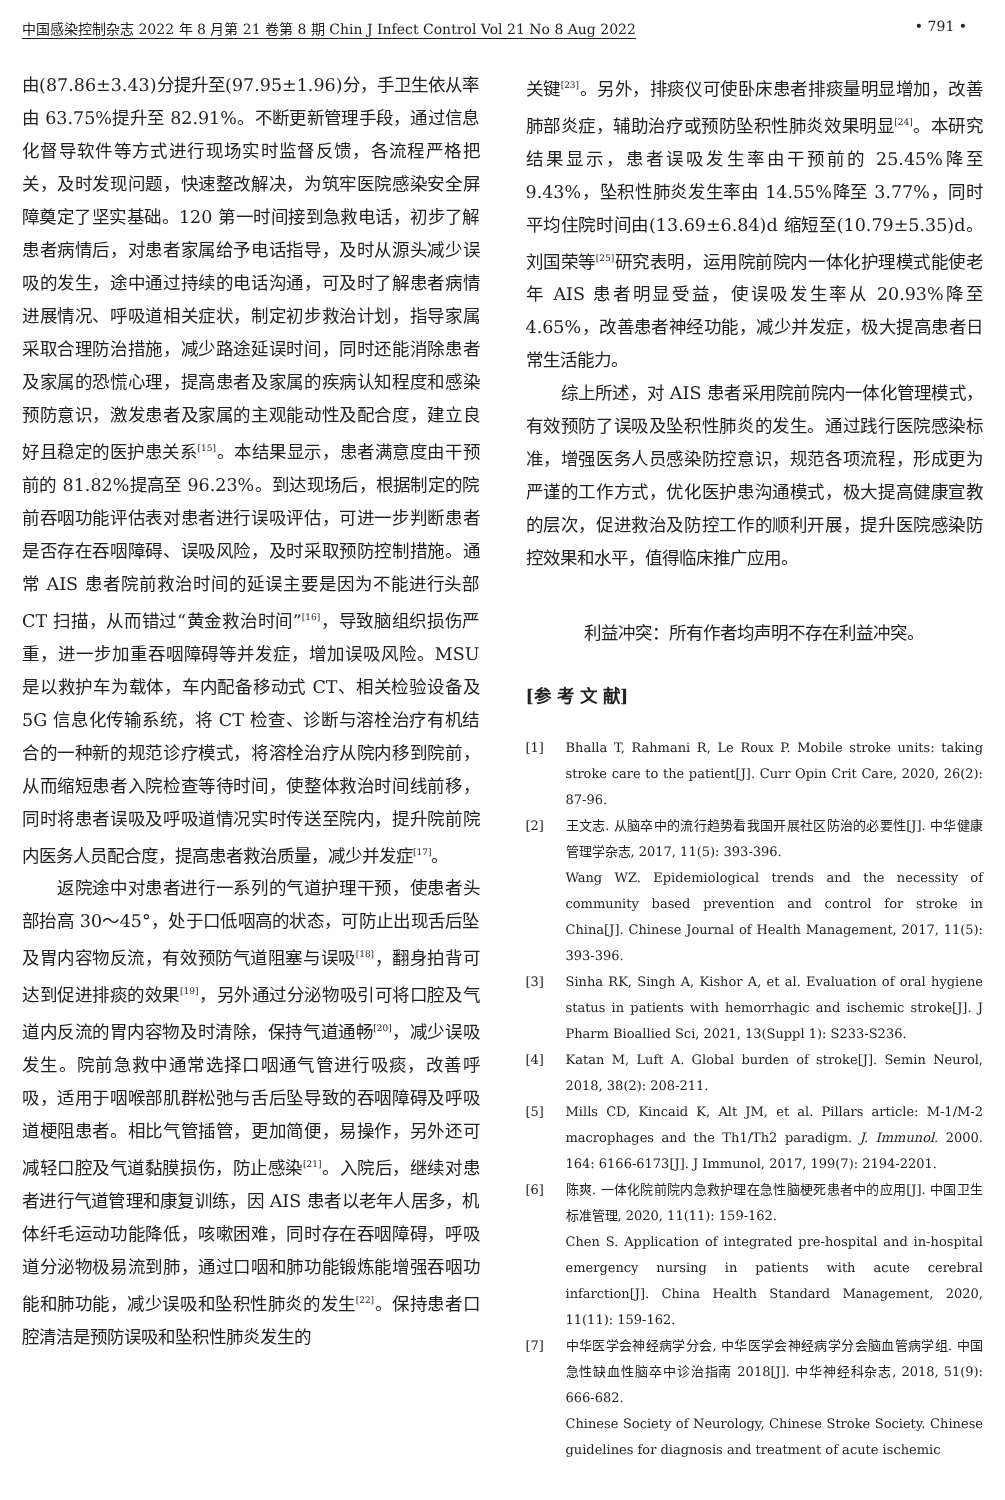中国感染控制杂志 2022 年 8 月第 21 卷第 8 期 Chin J Infect Control Vol 21 No 8 Aug 2022 • 791 •
由(87.86±3.43)分提升至(97.95±1.96)分，手卫生依从率由 63.75%提升至 82.91%。不断更新管理手段，通过信息化督导软件等方式进行现场实时监督反馈，各流程严格把关，及时发现问题，快速整改解决，为筑牢医院感染安全屏障奠定了坚实基础。120 第一时间接到急救电话，初步了解患者病情后，对患者家属给予电话指导，及时从源头减少误吸的发生，途中通过持续的电话沟通，可及时了解患者病情进展情况、呼吸道相关症状，制定初步救治计划，指导家属采取合理防治措施，减少路途延误时间，同时还能消除患者及家属的恐慌心理，提高患者及家属的疾病认知程度和感染预防意识，激发患者及家属的主观能动性及配合度，建立良好且稳定的医护患关系<sup>[15]</sup>。本结果显示，患者满意度由干预前的 81.82%提高至 96.23%。到达现场后，根据制定的院前吞咽功能评估表对患者进行误吸评估，可进一步判断患者是否存在吞咽障碍、误吸风险，及时采取预防控制措施。通常 AIS 患者院前救治时间的延误主要是因为不能进行头部 CT 扫描，从而错过“黄金救治时间”<sup>[16]</sup>，导致脑组织损伤严重，进一步加重吞咽障碍等并发症，增加误吸风险。MSU 是以救护车为载体，车内配备移动式 CT、相关检验设备及 5G 信息化传输系统，将 CT 检查、诊断与溶栓治疗有机结合的一种新的规范诊疗模式，将溶栓治疗从院内移到院前，从而缩短患者入院检查等待时间，使整体救治时间线前移，同时将患者误吸及呼吸道情况实时传送至院内，提升院前院内医务人员配合度，提高患者救治质量，减少并发症<sup>[17]</sup>。
返院途中对患者进行一系列的气道护理干预，使患者头部抬高 30～45°，处于口低咽高的状态，可防止出现舌后坠及胃内容物反流，有效预防气道阻塞与误吸<sup>[18]</sup>，翻身拍背可达到促进排痰的效果<sup>[19]</sup>，另外通过分泌物吸引可将口腔及气道内反流的胃内容物及时清除，保持气道通畅<sup>[20]</sup>，减少误吸发生。院前急救中通常选择口咽通气管进行吸痰，改善呼吸，适用于咽喉部肌群松弛与舌后坠导致的吞咽障碍及呼吸道梗阻患者。相比气管插管，更加简便，易操作，另外还可减轻口腔及气道黏膜损伤，防止感染<sup>[21]</sup>。入院后，继续对患者进行气道管理和康复训练，因 AIS 患者以老年人居多，机体纤毛运动功能降低，咳嗽困难，同时存在吞咽障碍，呼吸道分泌物极易流到肺，通过口咽和肺功能锻炼能增强吞咽功能和肺功能，减少误吸和坠积性肺炎的发生<sup>[22]</sup>。保持患者口腔清洁是预防误吸和坠积性肺炎发生的
关键<sup>[23]</sup>。另外，排痰仪可使卧床患者排痰量明显增加，改善肺部炎症，辅助治疗或预防坠积性肺炎效果明显<sup>[24]</sup>。本研究结果显示，患者误吸发生率由干预前的 25.45%降至 9.43%，坠积性肺炎发生率由 14.55%降至 3.77%，同时平均住院时间由(13.69±6.84)d 缩短至(10.79±5.35)d。刘国荣等<sup>[25]</sup>研究表明，运用院前院内一体化护理模式能使老年 AIS 患者明显受益，使误吸发生率从 20.93%降至 4.65%，改善患者神经功能，减少并发症，极大提高患者日常生活能力。
综上所述，对 AIS 患者采用院前院内一体化管理模式，有效预防了误吸及坠积性肺炎的发生。通过践行医院感染标准，增强医务人员感染防控意识，规范各项流程，形成更为严谨的工作方式，优化医护患沟通模式，极大提高健康宣教的层次，促进救治及防控工作的顺利开展，提升医院感染防控效果和水平，值得临床推广应用。
利益冲突：所有作者均声明不存在利益冲突。
[参 考 文 献]
[1] Bhalla T, Rahmani R, Le Roux P. Mobile stroke units: taking stroke care to the patient[J]. Curr Opin Crit Care, 2020, 26(2): 87-96.
[2] 王文志. 从脑卒中的流行趋势看我国开展社区防治的必要性[J]. 中华健康管理学杂志, 2017, 11(5): 393-396.
Wang WZ. Epidemiological trends and the necessity of community based prevention and control for stroke in China[J]. Chinese Journal of Health Management, 2017, 11(5): 393-396.
[3] Sinha RK, Singh A, Kishor A, et al. Evaluation of oral hygiene status in patients with hemorrhagic and ischemic stroke[J]. J Pharm Bioallied Sci, 2021, 13(Suppl 1): S233-S236.
[4] Katan M, Luft A. Global burden of stroke[J]. Semin Neurol, 2018, 38(2): 208-211.
[5] Mills CD, Kincaid K, Alt JM, et al. Pillars article: M-1/M-2 macrophages and the Th1/Th2 paradigm. J. Immunol. 2000. 164: 6166-6173[J]. J Immunol, 2017, 199(7): 2194-2201.
[6] 陈爽. 一体化院前院内急救护理在急性脑梗死患者中的应用[J]. 中国卫生标准管理, 2020, 11(11): 159-162.
Chen S. Application of integrated pre-hospital and in-hospital emergency nursing in patients with acute cerebral infarction[J]. China Health Standard Management, 2020, 11(11): 159-162.
[7] 中华医学会神经病学分会, 中华医学会神经病学分会脑血管病学组. 中国急性缺血性脑卒中诊治指南 2018[J]. 中华神经科杂志, 2018, 51(9): 666-682.
Chinese Society of Neurology, Chinese Stroke Society. Chinese guidelines for diagnosis and treatment of acute ischemic